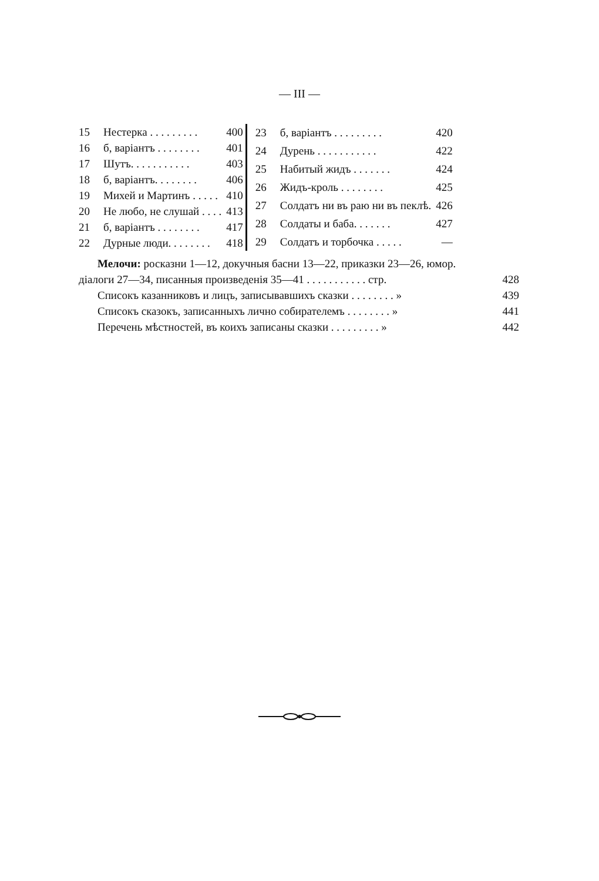— III —
| 15 | Нестерка . . . . . . . . . | 400 |
| 16 | б, варіантъ . . . . . . . . | 401 |
| 17 | Шутъ. . . . . . . . . . . | 403 |
| 18 | б, варіантъ. . . . . . . . | 406 |
| 19 | Михей и Мартинъ . . . . . | 410 |
| 20 | Не любо, не слушай . . . . | 413 |
| 21 | б, варіантъ . . . . . . . . | 417 |
| 22 | Дурные люди. . . . . . . . | 418 |
| 23 | б, варіантъ . . . . . . . . . | 420 |
| 24 | Дурень . . . . . . . . . . . | 422 |
| 25 | Набитый жидъ . . . . . . . | 424 |
| 26 | Жидъ-кроль . . . . . . . . | 425 |
| 27 | Солдатъ ни въ раю ни въ пеклѣ. | 426 |
| 28 | Солдаты и баба. . . . . . . | 427 |
| 29 | Солдатъ и торбочка . . . . . | — |
Мелочи: росказни 1—12, докучныя басни 13—22, приказки 23—26, юмор.
діалоги 27—34, писанныя произведенія 35—41 . . . . . . . . . . . стр. 428
Списокъ казанниковъ и лицъ, записывавшихъ сказки . . . . . . . . » 439
Списокъ сказокъ, записанныхъ лично собирателемъ . . . . . . . . » 441
Перечень мѣстностей, въ коихъ записаны сказки . . . . . . . . . » 442